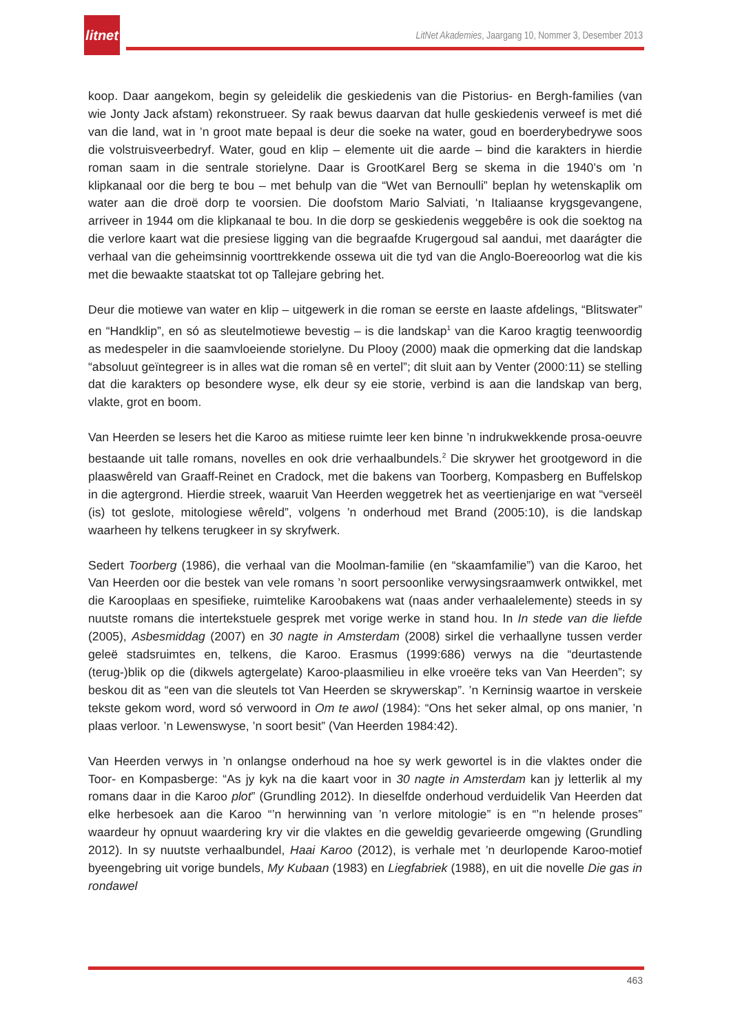litnet
LitNet Akademies, Jaargang 10, Nommer 3, Desember 2013
koop. Daar aangekom, begin sy geleidelik die geskiedenis van die Pistorius- en Bergh-families (van wie Jonty Jack afstam) rekonstrueer. Sy raak bewus daarvan dat hulle geskiedenis verweef is met dié van die land, wat in ’n groot mate bepaal is deur die soeke na water, goud en boerderybedrywe soos die volstruisveerbedryf. Water, goud en klip – elemente uit die aarde – bind die karakters in hierdie roman saam in die sentrale storielyne. Daar is GrootKarel Berg se skema in die 1940’s om ’n klipkanaal oor die berg te bou – met behulp van die “Wet van Bernoulli” beplan hy wetenskaplik om water aan die droë dorp te voorsien. Die doofstom Mario Salviati, ‘n Italiaanse krygsgevangene, arriveer in 1944 om die klipkanaal te bou. In die dorp se geskiedenis weggebêre is ook die soektog na die verlore kaart wat die presiese ligging van die begraafde Krugergoud sal aandui, met daarágter die verhaal van die geheimsinnig voorttrekkende ossewa uit die tyd van die Anglo-Boereoorlog wat die kis met die bewaakte staatskat tot op Tallejare gebring het.
Deur die motiewe van water en klip – uitgewerk in die roman se eerste en laaste afdelings, “Blitswater” en “Handklip”, en só as sleutelmotiewe bevestig – is die landskap<sup>1</sup> van die Karoo kragtig teenwoordig as medespeler in die saamvloeiende storielyne. Du Plooy (2000) maak die opmerking dat die landskap “absoluut geïntegreer is in alles wat die roman sê en vertel”; dit sluit aan by Venter (2000:11) se stelling dat die karakters op besondere wyse, elk deur sy eie storie, verbind is aan die landskap van berg, vlakte, grot en boom.
Van Heerden se lesers het die Karoo as mitiese ruimte leer ken binne ’n indrukwekkende prosa-oeuvre bestaande uit talle romans, novelles en ook drie verhaalbundels.<sup>2</sup> Die skrywer het grootgeword in die plaaswêreld van Graaff-Reinet en Cradock, met die bakens van Toorberg, Kompasberg en Buffelskop in die agtergrond. Hierdie streek, waaruit Van Heerden weggetrek het as veertienjarige en wat “verseël (is) tot geslote, mitologiese wêreld”, volgens ’n onderhoud met Brand (2005:10), is die landskap waarheen hy telkens terugkeer in sy skryfwerk.
Sedert Toorberg (1986), die verhaal van die Moolman-familie (en “skaamfamilie”) van die Karoo, het Van Heerden oor die bestek van vele romans ’n soort persoonlike verwysingsraamwerk ontwikkel, met die Karooplaas en spesifieke, ruimtelike Karoobakens wat (naas ander verhaalelemente) steeds in sy nuutste romans die intertekstuele gesprek met vorige werke in stand hou. In In stede van die liefde (2005), Asbesmiddag (2007) en 30 nagte in Amsterdam (2008) sirkel die verhaallyne tussen verder geleë stadsruimtes en, telkens, die Karoo. Erasmus (1999:686) verwys na die “deurtastende (terug-)blik op die (dikwels agtergelate) Karoo-plaasmilieu in elke vroeëre teks van Van Heerden”; sy beskou dit as “een van die sleutels tot Van Heerden se skrywerskap”. ’n Kerninsig waartoe in verskeie tekste gekom word, word só verwoord in Om te awol (1984): “Ons het seker almal, op ons manier, ’n plaas verloor. ’n Lewenswyse, ’n soort besit” (Van Heerden 1984:42).
Van Heerden verwys in ’n onlangse onderhoud na hoe sy werk gewortel is in die vlaktes onder die Toor- en Kompasberge: “As jy kyk na die kaart voor in 30 nagte in Amsterdam kan jy letterlik al my romans daar in die Karoo plot” (Grundling 2012). In dieselfde onderhoud verduidelik Van Heerden dat elke herbesoek aan die Karoo “’n herwinning van ’n verlore mitologie” is en “’n helende proses” waardeur hy opnuut waardering kry vir die vlaktes en die geweldig gevarieerde omgewing (Grundling 2012). In sy nuutste verhaalbundel, Haai Karoo (2012), is verhale met ’n deurlopende Karoo-motief byeengebring uit vorige bundels, My Kubaan (1983) en Liegfabriek (1988), en uit die novelle Die gas in rondawel
463